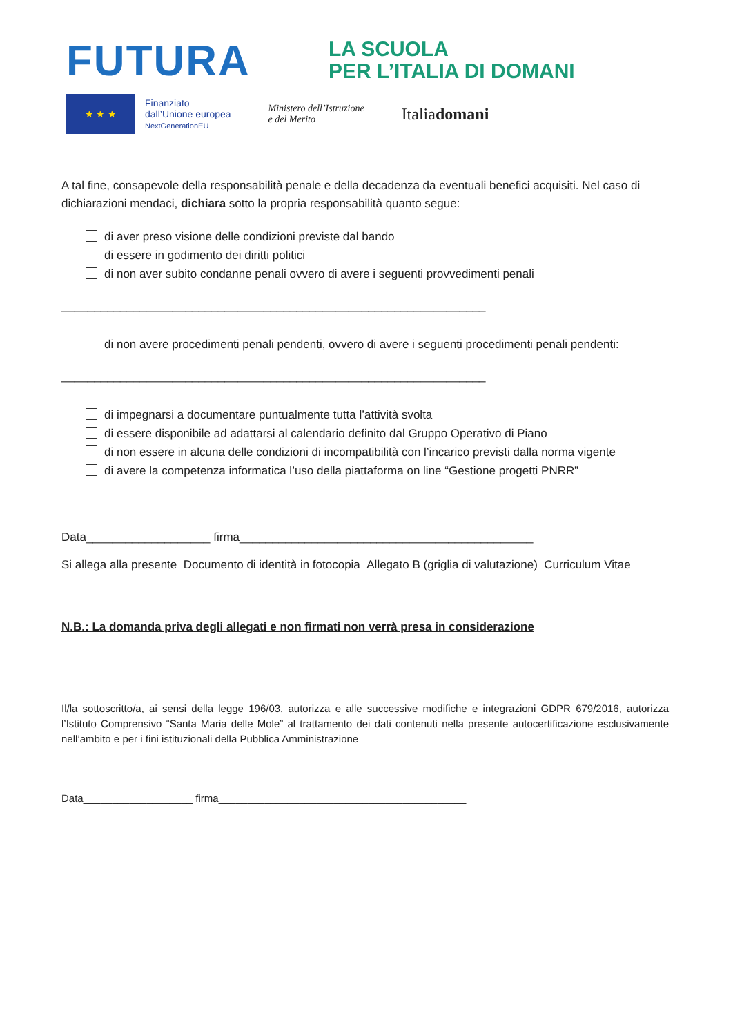FUTURA
LA SCUOLA
PER L’ITALIA DI DOMANI
★ ★ ★
Finanziato
dall’Unione europea
NextGenerationEU
Ministero dell’Istruzione
e del Merito
Italiadomani
A tal fine, consapevole della responsabilità penale e della decadenza da eventuali benefici acquisiti. Nel caso di dichiarazioni mendaci, dichiara sotto la propria responsabilità quanto segue:
di aver preso visione delle condizioni previste dal bando
di essere in godimento dei diritti politici
di non aver subito condanne penali ovvero di avere i seguenti provvedimenti penali
_________________________________________________________________
di non avere procedimenti penali pendenti, ovvero di avere i seguenti procedimenti penali pendenti:
_________________________________________________________________
di impegnarsi a documentare puntualmente tutta l’attività svolta
di essere disponibile ad adattarsi al calendario definito dal Gruppo Operativo di Piano
di non essere in alcuna delle condizioni di incompatibilità con l’incarico previsti dalla norma vigente
di avere la competenza informatica l’uso della piattaforma on line “Gestione progetti PNRR”
Data___________________ firma_____________________________________________
Si allega alla presente Documento di identità in fotocopia Allegato B (griglia di valutazione) Curriculum Vitae
N.B.: La domanda priva degli allegati e non firmati non verrà presa in considerazione
Il/la sottoscritto/a, ai sensi della legge 196/03, autorizza e alle successive modifiche e integrazioni GDPR 679/2016, autorizza l’Istituto Comprensivo “Santa Maria delle Mole” al trattamento dei dati contenuti nella presente autocertificazione esclusivamente nell’ambito e per i fini istituzionali della Pubblica Amministrazione
Data___________________ firma___________________________________________